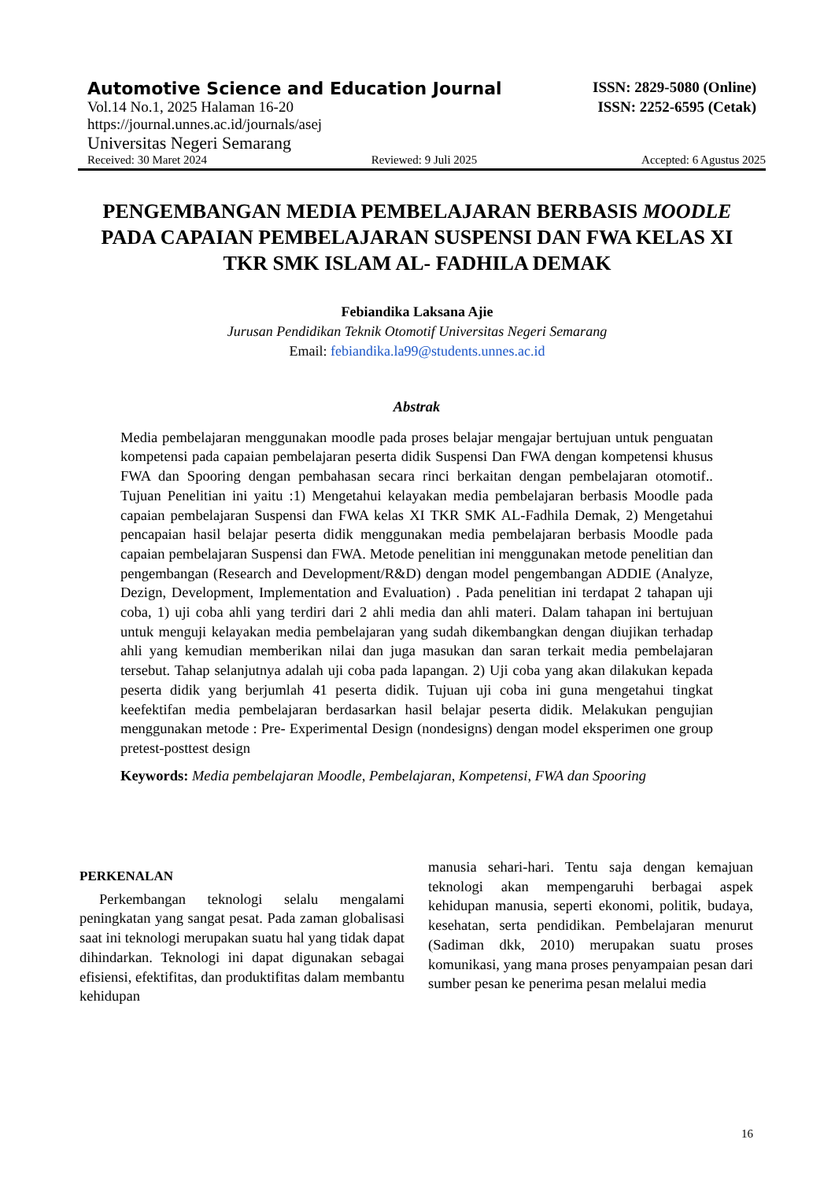Automotive Science and Education Journal ISSN: 2829-5080 (Online)
Vol.14 No.1, 2025 Halaman 16-20 ISSN: 2252-6595 (Cetak)
https://journal.unnes.ac.id/journals/asej
Universitas Negeri Semarang
Received: 30 Maret 2024 Reviewed: 9 Juli 2025 Accepted: 6 Agustus 2025
PENGEMBANGAN MEDIA PEMBELAJARAN BERBASIS MOODLE PADA CAPAIAN PEMBELAJARAN SUSPENSI DAN FWA KELAS XI TKR SMK ISLAM AL- FADHILA DEMAK
Febiandika Laksana Ajie
Jurusan Pendidikan Teknik Otomotif Universitas Negeri Semarang
Email: febiandika.la99@students.unnes.ac.id
Abstrak
Media pembelajaran menggunakan moodle pada proses belajar mengajar bertujuan untuk penguatan kompetensi pada capaian pembelajaran peserta didik Suspensi Dan FWA dengan kompetensi khusus FWA dan Spooring dengan pembahasan secara rinci berkaitan dengan pembelajaran otomotif.. Tujuan Penelitian ini yaitu :1) Mengetahui kelayakan media pembelajaran berbasis Moodle pada capaian pembelajaran Suspensi dan FWA kelas XI TKR SMK AL-Fadhila Demak, 2) Mengetahui pencapaian hasil belajar peserta didik menggunakan media pembelajaran berbasis Moodle pada capaian pembelajaran Suspensi dan FWA. Metode penelitian ini menggunakan metode penelitian dan pengembangan (Research and Development/R&D) dengan model pengembangan ADDIE (Analyze, Dezign, Development, Implementation and Evaluation) . Pada penelitian ini terdapat 2 tahapan uji coba, 1) uji coba ahli yang terdiri dari 2 ahli media dan ahli materi. Dalam tahapan ini bertujuan untuk menguji kelayakan media pembelajaran yang sudah dikembangkan dengan diujikan terhadap ahli yang kemudian memberikan nilai dan juga masukan dan saran terkait media pembelajaran tersebut. Tahap selanjutnya adalah uji coba pada lapangan. 2) Uji coba yang akan dilakukan kepada peserta didik yang berjumlah 41 peserta didik. Tujuan uji coba ini guna mengetahui tingkat keefektifan media pembelajaran berdasarkan hasil belajar peserta didik. Melakukan pengujian menggunakan metode : Pre- Experimental Design (nondesigns) dengan model eksperimen one group pretest-posttest design
Keywords: Media pembelajaran Moodle, Pembelajaran, Kompetensi, FWA dan Spooring
PERKENALAN
Perkembangan teknologi selalu mengalami peningkatan yang sangat pesat. Pada zaman globalisasi saat ini teknologi merupakan suatu hal yang tidak dapat dihindarkan. Teknologi ini dapat digunakan sebagai efisiensi, efektifitas, dan produktifitas dalam membantu kehidupan
manusia sehari-hari. Tentu saja dengan kemajuan teknologi akan mempengaruhi berbagai aspek kehidupan manusia, seperti ekonomi, politik, budaya, kesehatan, serta pendidikan. Pembelajaran menurut (Sadiman dkk, 2010) merupakan suatu proses komunikasi, yang mana proses penyampaian pesan dari sumber pesan ke penerima pesan melalui media
16